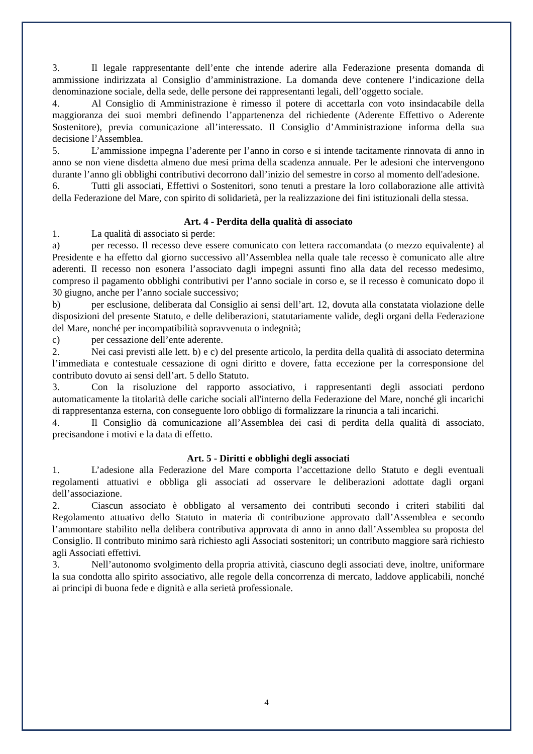3. Il legale rappresentante dell’ente che intende aderire alla Federazione presenta domanda di ammissione indirizzata al Consiglio d’amministrazione. La domanda deve contenere l’indicazione della denominazione sociale, della sede, delle persone dei rappresentanti legali, dell’oggetto sociale.
4. Al Consiglio di Amministrazione è rimesso il potere di accettarla con voto insindacabile della maggioranza dei suoi membri definendo l’appartenenza del richiedente (Aderente Effettivo o Aderente Sostenitore), previa comunicazione all’interessato. Il Consiglio d’Amministrazione informa della sua decisione l’Assemblea.
5. L’ammissione impegna l’aderente per l’anno in corso e si intende tacitamente rinnovata di anno in anno se non viene disdetta almeno due mesi prima della scadenza annuale. Per le adesioni che intervengono durante l’anno gli obblighi contributivi decorrono dall’inizio del semestre in corso al momento dell'adesione.
6. Tutti gli associati, Effettivi o Sostenitori, sono tenuti a prestare la loro collaborazione alle attività della Federazione del Mare, con spirito di solidarietà, per la realizzazione dei fini istituzionali della stessa.
Art. 4 - Perdita della qualità di associato
1. La qualità di associato si perde:
a) per recesso. Il recesso deve essere comunicato con lettera raccomandata (o mezzo equivalente) al Presidente e ha effetto dal giorno successivo all’Assemblea nella quale tale recesso è comunicato alle altre aderenti. Il recesso non esonera l’associato dagli impegni assunti fino alla data del recesso medesimo, compreso il pagamento obblighi contributivi per l’anno sociale in corso e, se il recesso è comunicato dopo il 30 giugno, anche per l’anno sociale successivo;
b) per esclusione, deliberata dal Consiglio ai sensi dell’art. 12, dovuta alla constatata violazione delle disposizioni del presente Statuto, e delle deliberazioni, statutariamente valide, degli organi della Federazione del Mare, nonché per incompatibilità sopravvenuta o indegnità;
c) per cessazione dell’ente aderente.
2. Nei casi previsti alle lett. b) e c) del presente articolo, la perdita della qualità di associato determina l’immediata e contestuale cessazione di ogni diritto e dovere, fatta eccezione per la corresponsione del contributo dovuto ai sensi dell’art. 5 dello Statuto.
3. Con la risoluzione del rapporto associativo, i rappresentanti degli associati perdono automaticamente la titolarità delle cariche sociali all'interno della Federazione del Mare, nonché gli incarichi di rappresentanza esterna, con conseguente loro obbligo di formalizzare la rinuncia a tali incarichi.
4. Il Consiglio dà comunicazione all’Assemblea dei casi di perdita della qualità di associato, precisandone i motivi e la data di effetto.
Art. 5 - Diritti e obblighi degli associati
1. L’adesione alla Federazione del Mare comporta l’accettazione dello Statuto e degli eventuali regolamenti attuativi e obbliga gli associati ad osservare le deliberazioni adottate dagli organi dell’associazione.
2. Ciascun associato è obbligato al versamento dei contributi secondo i criteri stabiliti dal Regolamento attuativo dello Statuto in materia di contribuzione approvato dall’Assemblea e secondo l’ammontare stabilito nella delibera contributiva approvata di anno in anno dall’Assemblea su proposta del Consiglio. Il contributo minimo sarà richiesto agli Associati sostenitori; un contributo maggiore sarà richiesto agli Associati effettivi.
3. Nell’autonomo svolgimento della propria attività, ciascuno degli associati deve, inoltre, uniformare la sua condotta allo spirito associativo, alle regole della concorrenza di mercato, laddove applicabili, nonché ai principi di buona fede e dignità e alla serietà professionale.
4